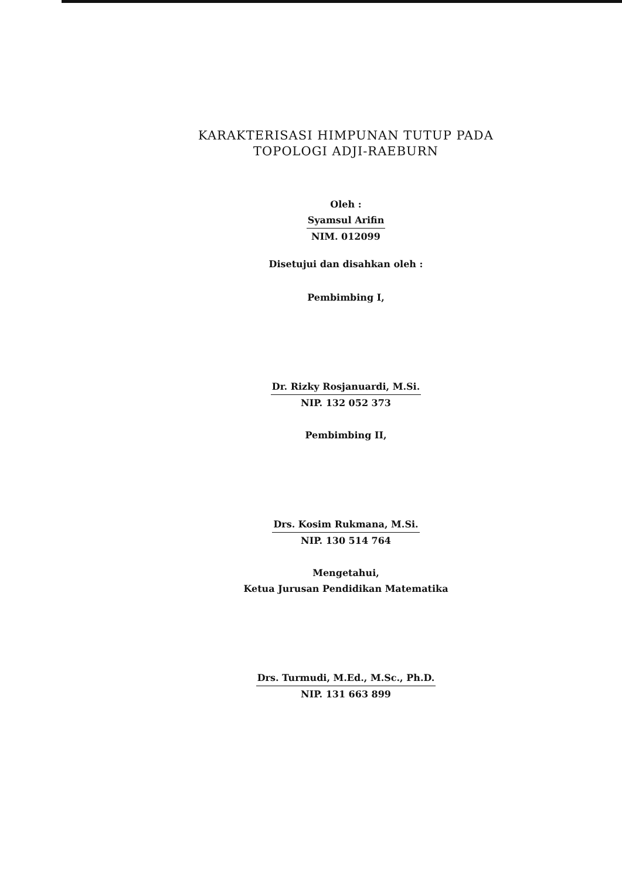KARAKTERISASI HIMPUNAN TUTUP PADA
TOPOLOGI ADJI-RAEBURN
Oleh :
Syamsul Arifin
NIM. 012099
Disetujui dan disahkan oleh :
Pembimbing I,
Dr. Rizky Rosjanuardi, M.Si.
NIP. 132 052 373
Pembimbing II,
Drs. Kosim Rukmana, M.Si.
NIP. 130 514 764
Mengetahui,
Ketua Jurusan Pendidikan Matematika
Drs. Turmudi, M.Ed., M.Sc., Ph.D.
NIP. 131 663 899